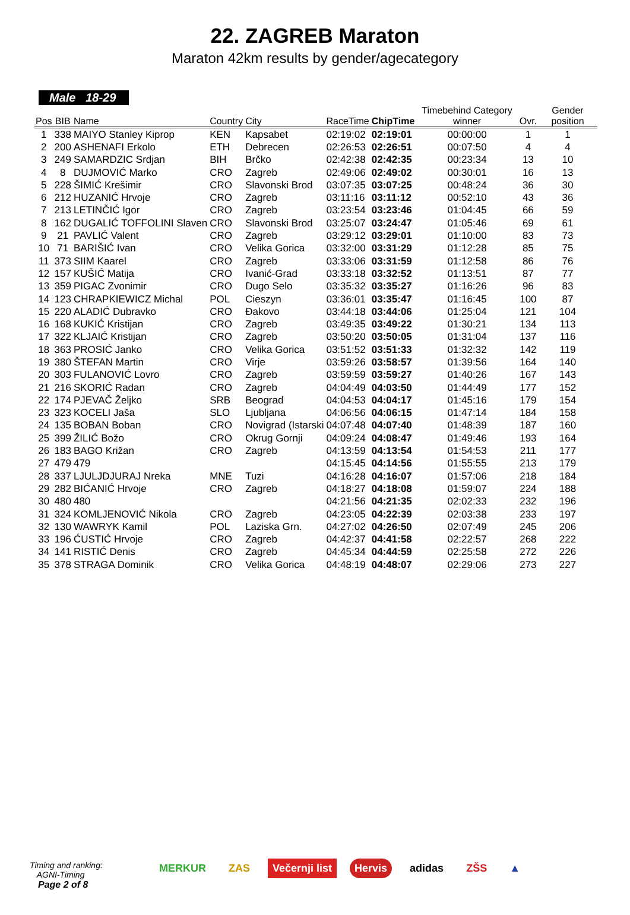22. ZAGREB Maraton
Maraton 42km results by gender/agecategory
Male 18-29
| Pos | BIB | Name | Country | City | RaceTime | ChipTime | Timebehind Category winner | Ovr. | Gender position |
| --- | --- | --- | --- | --- | --- | --- | --- | --- | --- |
| 1 | 338 | MAIYO Stanley Kiprop | KEN | Kapsabet | 02:19:02 | 02:19:01 | 00:00:00 | 1 | 1 |
| 2 | 200 | ASHENAFI Erkolo | ETH | Debrecen | 02:26:53 | 02:26:51 | 00:07:50 | 4 | 4 |
| 3 | 249 | SAMARDZIC Srdjan | BIH | Brčko | 02:42:38 | 02:42:35 | 00:23:34 | 13 | 10 |
| 4 | 8 | DUJMOVIĆ Marko | CRO | Zagreb | 02:49:06 | 02:49:02 | 00:30:01 | 16 | 13 |
| 5 | 228 | ŠIMIĆ Krešimir | CRO | Slavonski Brod | 03:07:35 | 03:07:25 | 00:48:24 | 36 | 30 |
| 6 | 212 | HUZANIĆ Hrvoje | CRO | Zagreb | 03:11:16 | 03:11:12 | 00:52:10 | 43 | 36 |
| 7 | 213 | LETINČIĆ Igor | CRO | Zagreb | 03:23:54 | 03:23:46 | 01:04:45 | 66 | 59 |
| 8 | 162 | DUGALIĆ TOFFOLINI Slaven | CRO | Slavonski Brod | 03:25:07 | 03:24:47 | 01:05:46 | 69 | 61 |
| 9 | 21 | PAVLIĆ Valent | CRO | Zagreb | 03:29:12 | 03:29:01 | 01:10:00 | 83 | 73 |
| 10 | 71 | BARIŠIĆ Ivan | CRO | Velika Gorica | 03:32:00 | 03:31:29 | 01:12:28 | 85 | 75 |
| 11 | 373 | SIIM Kaarel | CRO | Zagreb | 03:33:06 | 03:31:59 | 01:12:58 | 86 | 76 |
| 12 | 157 | KUŠIĆ Matija | CRO | Ivanić-Grad | 03:33:18 | 03:32:52 | 01:13:51 | 87 | 77 |
| 13 | 359 | PIGAC Zvonimir | CRO | Dugo Selo | 03:35:32 | 03:35:27 | 01:16:26 | 96 | 83 |
| 14 | 123 | CHRAPKIEWICZ Michal | POL | Cieszyn | 03:36:01 | 03:35:47 | 01:16:45 | 100 | 87 |
| 15 | 220 | ALADIĆ Dubravko | CRO | Đakovo | 03:44:18 | 03:44:06 | 01:25:04 | 121 | 104 |
| 16 | 168 | KUKIĆ Kristijan | CRO | Zagreb | 03:49:35 | 03:49:22 | 01:30:21 | 134 | 113 |
| 17 | 322 | KLJAIĆ Kristijan | CRO | Zagreb | 03:50:20 | 03:50:05 | 01:31:04 | 137 | 116 |
| 18 | 363 | PROSIĆ Janko | CRO | Velika Gorica | 03:51:52 | 03:51:33 | 01:32:32 | 142 | 119 |
| 19 | 380 | ŠTEFAN Martin | CRO | Virje | 03:59:26 | 03:58:57 | 01:39:56 | 164 | 140 |
| 20 | 303 | FULANOVIĆ Lovro | CRO | Zagreb | 03:59:59 | 03:59:27 | 01:40:26 | 167 | 143 |
| 21 | 216 | SKORIĆ Radan | CRO | Zagreb | 04:04:49 | 04:03:50 | 01:44:49 | 177 | 152 |
| 22 | 174 | PJEVAČ Željko | SRB | Beograd | 04:04:53 | 04:04:17 | 01:45:16 | 179 | 154 |
| 23 | 323 | KOCELI Jaša | SLO | Ljubljana | 04:06:56 | 04:06:15 | 01:47:14 | 184 | 158 |
| 24 | 135 | BOBAN Boban | CRO | Novigrad (Istarski | 04:07:48 | 04:07:40 | 01:48:39 | 187 | 160 |
| 25 | 399 | ŽILIĆ Božo | CRO | Okrug Gornji | 04:09:24 | 04:08:47 | 01:49:46 | 193 | 164 |
| 26 | 183 | BAGO Križan | CRO | Zagreb | 04:13:59 | 04:13:54 | 01:54:53 | 211 | 177 |
| 27 | 479 | 479 | | | 04:15:45 | 04:14:56 | 01:55:55 | 213 | 179 |
| 28 | 337 | LJULJDJURAJ Nreka | MNE | Tuzi | 04:16:28 | 04:16:07 | 01:57:06 | 218 | 184 |
| 29 | 282 | BIĆANIĆ Hrvoje | CRO | Zagreb | 04:18:27 | 04:18:08 | 01:59:07 | 224 | 188 |
| 30 | 480 | 480 | | | 04:21:56 | 04:21:35 | 02:02:33 | 232 | 196 |
| 31 | 324 | KOMLJENOVIĆ Nikola | CRO | Zagreb | 04:23:05 | 04:22:39 | 02:03:38 | 233 | 197 |
| 32 | 130 | WAWRYK Kamil | POL | Laziska Grn. | 04:27:02 | 04:26:50 | 02:07:49 | 245 | 206 |
| 33 | 196 | ĆUSTIĆ Hrvoje | CRO | Zagreb | 04:42:37 | 04:41:58 | 02:22:57 | 268 | 222 |
| 34 | 141 | RISTIĆ Denis | CRO | Zagreb | 04:45:34 | 04:44:59 | 02:25:58 | 272 | 226 |
| 35 | 378 | STRAGA Dominik | CRO | Velika Gorica | 04:48:19 | 04:48:07 | 02:29:06 | 273 | 227 |
Timing and ranking:
AGNI-Timing
Page 2 of 8
MERKUR ZAS Večernji list Hervis adidas ZŠS ▲